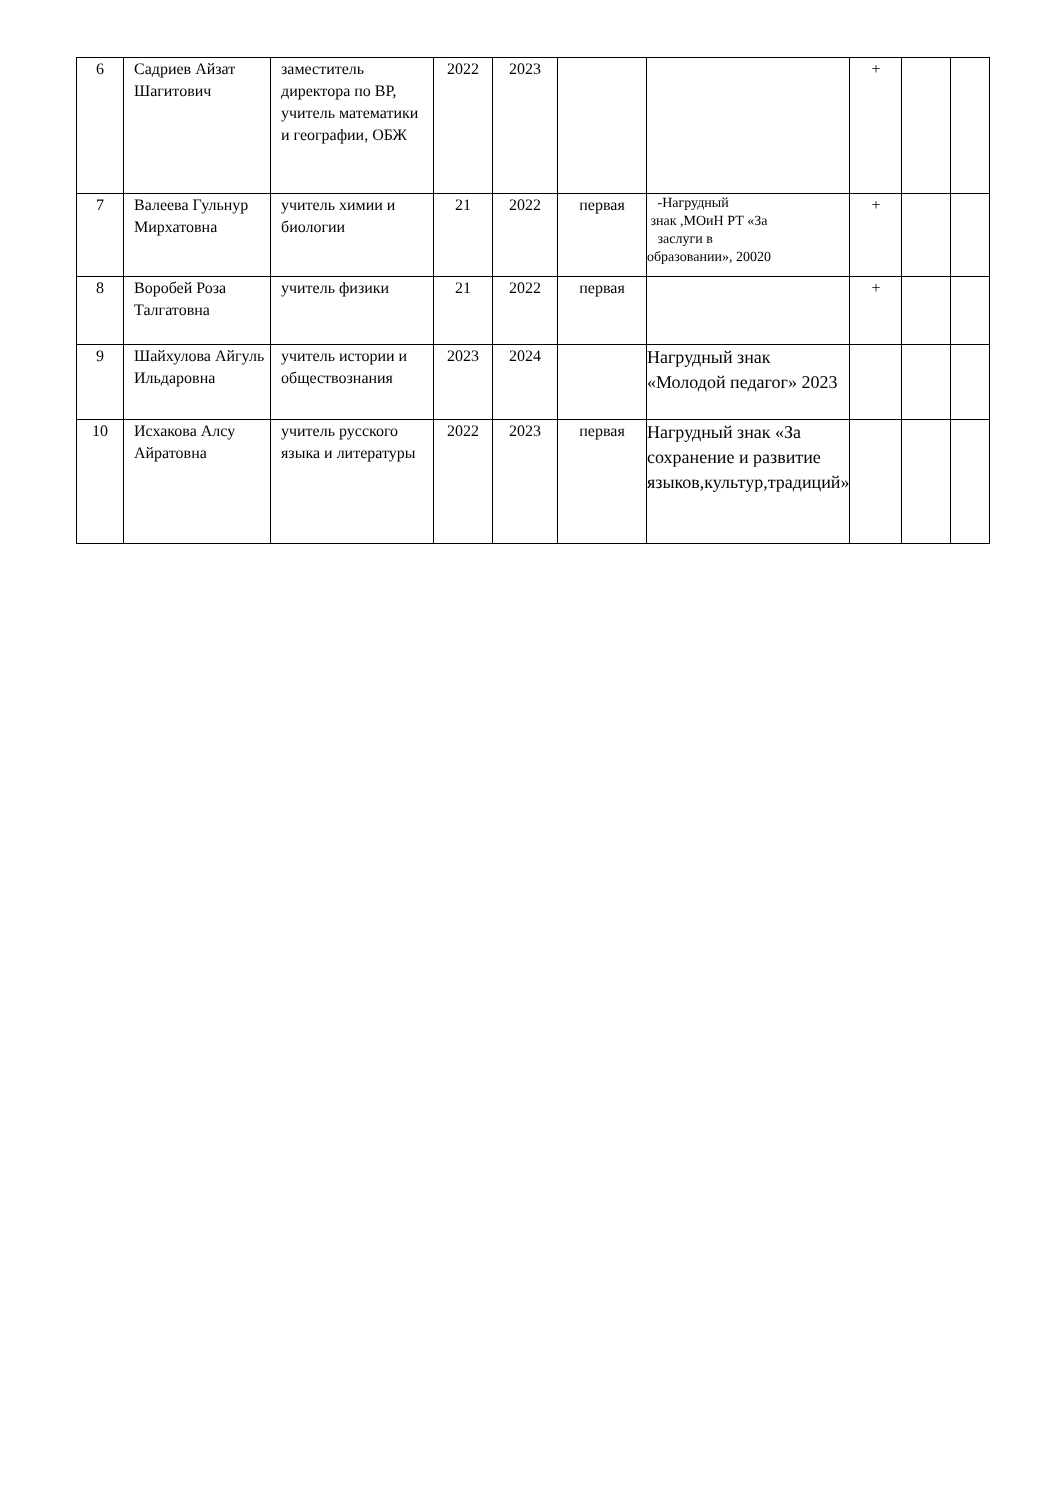| 6 | Садриев Айзат Шагитович | заместитель директора по ВР, учитель математики и географии, ОБЖ | 2022 | 2023 | | | + | | |
| 7 | Валеева Гульнур Мирхатовна | учитель химии и биологии | 21 | 2022 | первая | -Нагрудный знак ,МОиН РТ «За заслуги в образовании», 20020 | + | | |
| 8 | Воробей Роза Талгатовна | учитель физики | 21 | 2022 | первая | | + | | |
| 9 | Шайхулова Айгуль Ильдаровна | учитель истории и обществознания | 2023 | 2024 | | Нагрудный знак «Молодой педагог» 2023 | | | |
| 10 | Исхакова Алсу Айратовна | учитель русского языка и литературы | 2022 | 2023 | первая | Нагрудный знак «За сохранение и развитие языков,культур,традиций» | | | |